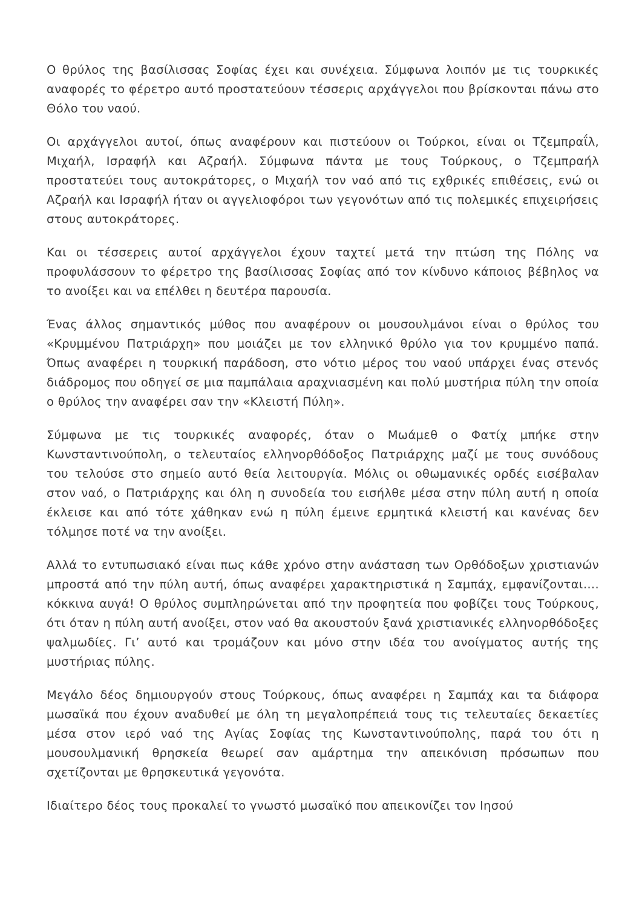Ο θρύλος της βασίλισσας Σοφίας έχει και συνέχεια. Σύμφωνα λοιπόν με τις τουρκικές αναφορές το φέρετρο αυτό προστατεύουν τέσσερις αρχάγγελοι που βρίσκονται πάνω στο Θόλο του ναού.
Οι αρχάγγελοι αυτοί, όπως αναφέρουν και πιστεύουν οι Τούρκοι, είναι οι Τζεμπραΐλ, Μιχαήλ, Ισραφήλ και Αζραήλ. Σύμφωνα πάντα με τους Τούρκους, ο Τζεμπραήλ προστατεύει τους αυτοκράτορες, ο Μιχαήλ τον ναό από τις εχθρικές επιθέσεις, ενώ οι Αζραήλ και Ισραφήλ ήταν οι αγγελιοφόροι των γεγονότων από τις πολεμικές επιχειρήσεις στους αυτοκράτορες.
Και οι τέσσερεις αυτοί αρχάγγελοι έχουν ταχτεί μετά την πτώση της Πόλης να προφυλάσσουν το φέρετρο της βασίλισσας Σοφίας από τον κίνδυνο κάποιος βέβηλος να το ανοίξει και να επέλθει η δευτέρα παρουσία.
Ένας άλλος σημαντικός μύθος που αναφέρουν οι μουσουλμάνοι είναι ο θρύλος του «Κρυμμένου Πατριάρχη» που μοιάζει με τον ελληνικό θρύλο για τον κρυμμένο παπά. Όπως αναφέρει η τουρκική παράδοση, στο νότιο μέρος του ναού υπάρχει ένας στενός διάδρομος που οδηγεί σε μια παμπάλαια αραχνιασμένη και πολύ μυστήρια πύλη την οποία ο θρύλος την αναφέρει σαν την «Κλειστή Πύλη».
Σύμφωνα με τις τουρκικές αναφορές, όταν ο Μωάμεθ ο Φατίχ μπήκε στην Κωνσταντινούπολη, ο τελευταίος ελληνορθόδοξος Πατριάρχης μαζί με τους συνόδους του τελούσε στο σημείο αυτό θεία λειτουργία. Μόλις οι οθωμανικές ορδές εισέβαλαν στον ναό, ο Πατριάρχης και όλη η συνοδεία του εισήλθε μέσα στην πύλη αυτή η οποία έκλεισε και από τότε χάθηκαν ενώ η πύλη έμεινε ερμητικά κλειστή και κανένας δεν τόλμησε ποτέ να την ανοίξει.
Αλλά το εντυπωσιακό είναι πως κάθε χρόνο στην ανάσταση των Ορθόδοξων χριστιανών μπροστά από την πύλη αυτή, όπως αναφέρει χαρακτηριστικά η Σαμπάχ, εμφανίζονται…. κόκκινα αυγά! Ο θρύλος συμπληρώνεται από την προφητεία που φοβίζει τους Τούρκους, ότι όταν η πύλη αυτή ανοίξει, στον ναό θα ακουστούν ξανά χριστιανικές ελληνορθόδοξες ψαλμωδίες. Γι’ αυτό και τρομάζουν και μόνο στην ιδέα του ανοίγματος αυτής της μυστήριας πύλης.
Μεγάλο δέος δημιουργούν στους Τούρκους, όπως αναφέρει η Σαμπάχ και τα διάφορα μωσαϊκά που έχουν αναδυθεί με όλη τη μεγαλοπρέπειά τους τις τελευταίες δεκαετίες μέσα στον ιερό ναό της Αγίας Σοφίας της Κωνσταντινούπολης, παρά του ότι η μουσουλμανική θρησκεία θεωρεί σαν αμάρτημα την απεικόνιση πρόσωπων που σχετίζονται με θρησκευτικά γεγονότα.
Ιδιαίτερο δέος τους προκαλεί το γνωστό μωσαϊκό που απεικονίζει τον Ιησού